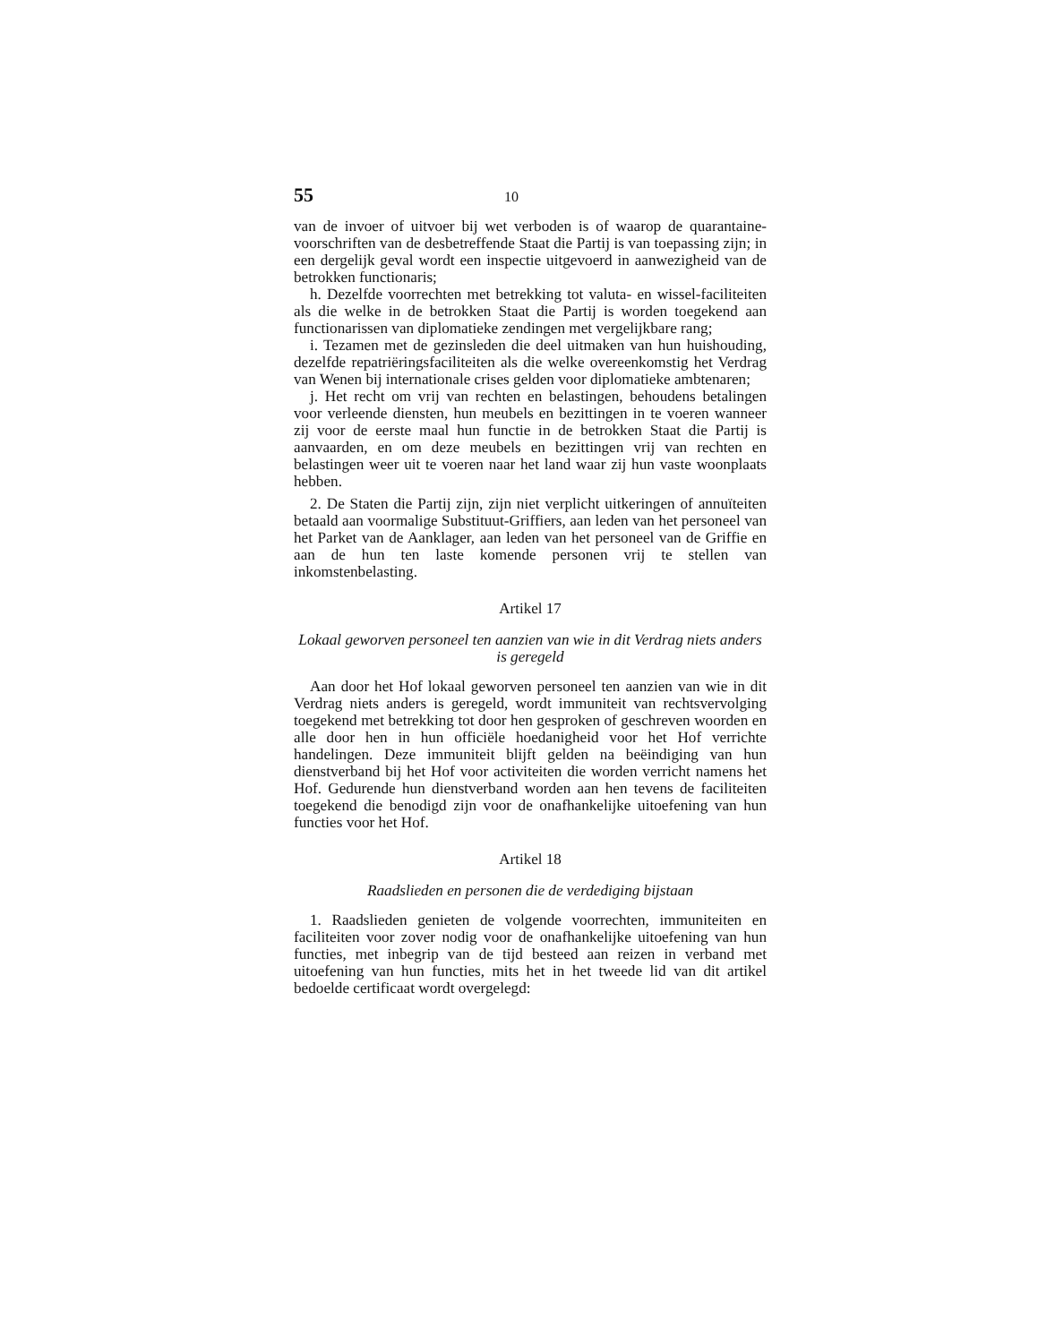55 10
van de invoer of uitvoer bij wet verboden is of waarop de quarantaine-voorschriften van de desbetreffende Staat die Partij is van toepassing zijn; in een dergelijk geval wordt een inspectie uitgevoerd in aanwezigheid van de betrokken functionaris;
h. Dezelfde voorrechten met betrekking tot valuta- en wissel-faciliteiten als die welke in de betrokken Staat die Partij is worden toegekend aan functionarissen van diplomatieke zendingen met vergelijkbare rang;
i. Tezamen met de gezinsleden die deel uitmaken van hun huishouding, dezelfde repatriëringsfaciliteiten als die welke overeenkomstig het Verdrag van Wenen bij internationale crises gelden voor diplomatieke ambtenaren;
j. Het recht om vrij van rechten en belastingen, behoudens betalingen voor verleende diensten, hun meubels en bezittingen in te voeren wanneer zij voor de eerste maal hun functie in de betrokken Staat die Partij is aanvaarden, en om deze meubels en bezittingen vrij van rechten en belastingen weer uit te voeren naar het land waar zij hun vaste woonplaats hebben.
2. De Staten die Partij zijn, zijn niet verplicht uitkeringen of annuïteiten betaald aan voormalige Substituut-Griffiers, aan leden van het personeel van het Parket van de Aanklager, aan leden van het personeel van de Griffie en aan de hun ten laste komende personen vrij te stellen van inkomstenbelasting.
Artikel 17
Lokaal geworven personeel ten aanzien van wie in dit Verdrag niets anders is geregeld
Aan door het Hof lokaal geworven personeel ten aanzien van wie in dit Verdrag niets anders is geregeld, wordt immuniteit van rechtsvervolging toegekend met betrekking tot door hen gesproken of geschreven woorden en alle door hen in hun officiële hoedanigheid voor het Hof verrichte handelingen. Deze immuniteit blijft gelden na beëindiging van hun dienstverband bij het Hof voor activiteiten die worden verricht namens het Hof. Gedurende hun dienstverband worden aan hen tevens de faciliteiten toegekend die benodigd zijn voor de onafhankelijke uitoefening van hun functies voor het Hof.
Artikel 18
Raadslieden en personen die de verdediging bijstaan
1. Raadslieden genieten de volgende voorrechten, immuniteiten en faciliteiten voor zover nodig voor de onafhankelijke uitoefening van hun functies, met inbegrip van de tijd besteed aan reizen in verband met uitoefening van hun functies, mits het in het tweede lid van dit artikel bedoelde certificaat wordt overgelegd: